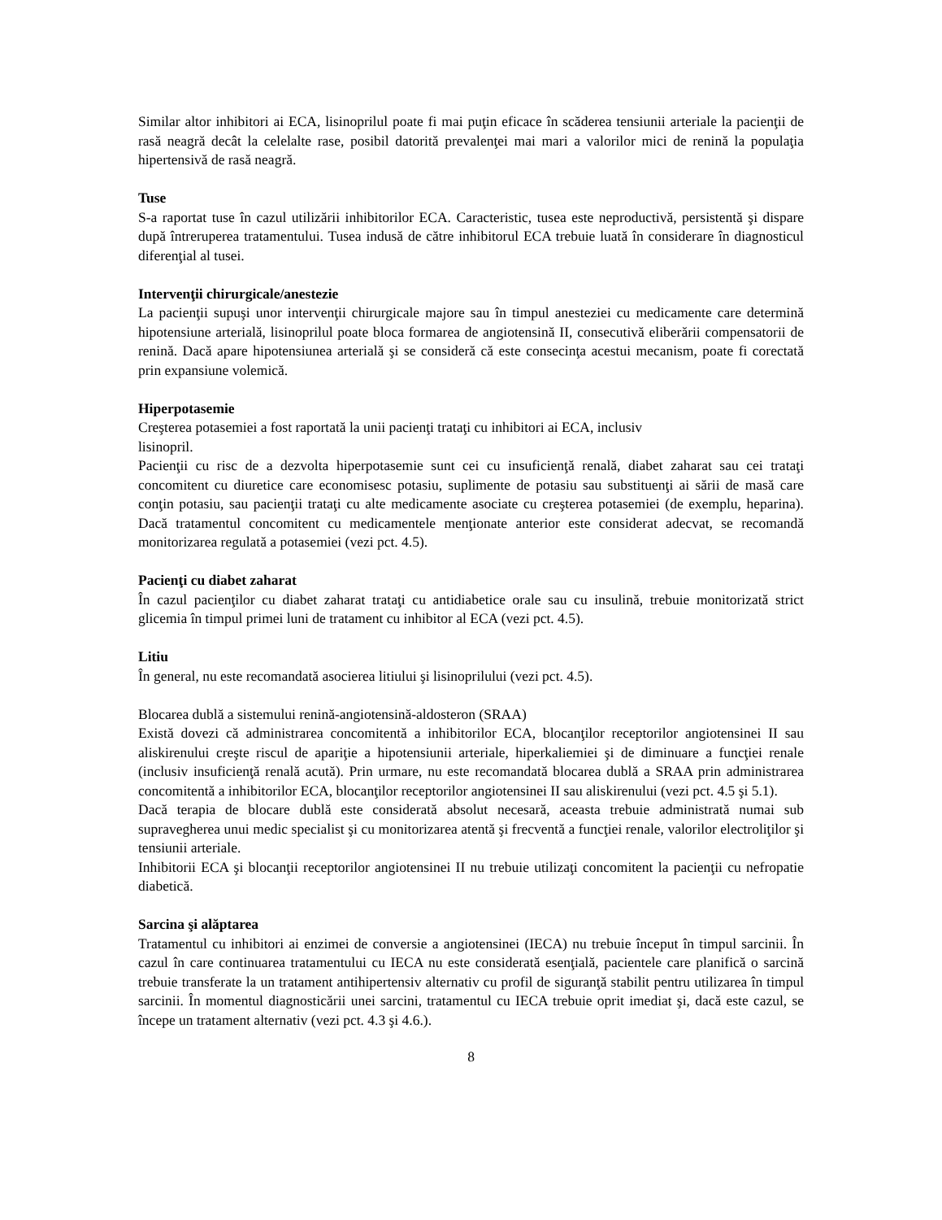Similar altor inhibitori ai ECA, lisinoprilul poate fi mai puţin eficace în scăderea tensiunii arteriale la pacienţii de rasă neagră decât la celelalte rase, posibil datorită prevalenţei mai mari a valorilor mici de renină la populaţia hipertensivă de rasă neagră.
Tuse
S-a raportat tuse în cazul utilizării inhibitorilor ECA. Caracteristic, tusea este neproductivă, persistentă şi dispare după întreruperea tratamentului. Tusea indusă de către inhibitorul ECA trebuie luată în considerare în diagnosticul diferenţial al tusei.
Intervenţii chirurgicale/anestezie
La pacienţii supuşi unor intervenţii chirurgicale majore sau în timpul anesteziei cu medicamente care determină hipotensiune arterială, lisinoprilul poate bloca formarea de angiotensină II, consecutivă eliberării compensatorii de renină. Dacă apare hipotensiunea arterială şi se consideră că este consecinţa acestui mecanism, poate fi corectată prin expansiune volemică.
Hiperpotasemie
Creşterea potasemiei a fost raportată la unii pacienţi trataţi cu inhibitori ai ECA, inclusiv
lisinopril.
Pacienţii cu risc de a dezvolta hiperpotasemie sunt cei cu insuficienţă renală, diabet zaharat sau cei trataţi concomitent cu diuretice care economisesc potasiu, suplimente de potasiu sau substituenţi ai sării de masă care conţin potasiu, sau pacienţii trataţi cu alte medicamente asociate cu creşterea potasemiei (de exemplu, heparina). Dacă tratamentul concomitent cu medicamentele menţionate anterior este considerat adecvat, se recomandă monitorizarea regulată a potasemiei (vezi pct. 4.5).
Pacienţi cu diabet zaharat
În cazul pacienţilor cu diabet zaharat trataţi cu antidiabetice orale sau cu insulină, trebuie monitorizată strict glicemia în timpul primei luni de tratament cu inhibitor al ECA (vezi pct. 4.5).
Litiu
În general, nu este recomandată asocierea litiului şi lisinoprilului (vezi pct. 4.5).
Blocarea dublă a sistemului renină-angiotensină-aldosteron (SRAA)
Există dovezi că administrarea concomitentă a inhibitorilor ECA, blocanţilor receptorilor angiotensinei II sau aliskirenului creşte riscul de apariţie a hipotensiunii arteriale, hiperkaliemiei şi de diminuare a funcţiei renale (inclusiv insuficienţă renală acută). Prin urmare, nu este recomandată blocarea dublă a SRAA prin administrarea concomitentă a inhibitorilor ECA, blocanţilor receptorilor angiotensinei II sau aliskirenului (vezi pct. 4.5 şi 5.1).
Dacă terapia de blocare dublă este considerată absolut necesară, aceasta trebuie administrată numai sub supravegherea unui medic specialist şi cu monitorizarea atentă şi frecventă a funcţiei renale, valorilor electroliţilor şi tensiunii arteriale.
Inhibitorii ECA şi blocanţii receptorilor angiotensinei II nu trebuie utilizaţi concomitent la pacienţii cu nefropatie diabetică.
Sarcina şi alăptarea
Tratamentul cu inhibitori ai enzimei de conversie a angiotensinei (IECA) nu trebuie început în timpul sarcinii. În cazul în care continuarea tratamentului cu IECA nu este considerată esenţială, pacientele care planifică o sarcină trebuie transferate la un tratament antihipertensiv alternativ cu profil de siguranţă stabilit pentru utilizarea în timpul sarcinii. În momentul diagnosticării unei sarcini, tratamentul cu IECA trebuie oprit imediat şi, dacă este cazul, se începe un tratament alternativ (vezi pct. 4.3 şi 4.6.).
8